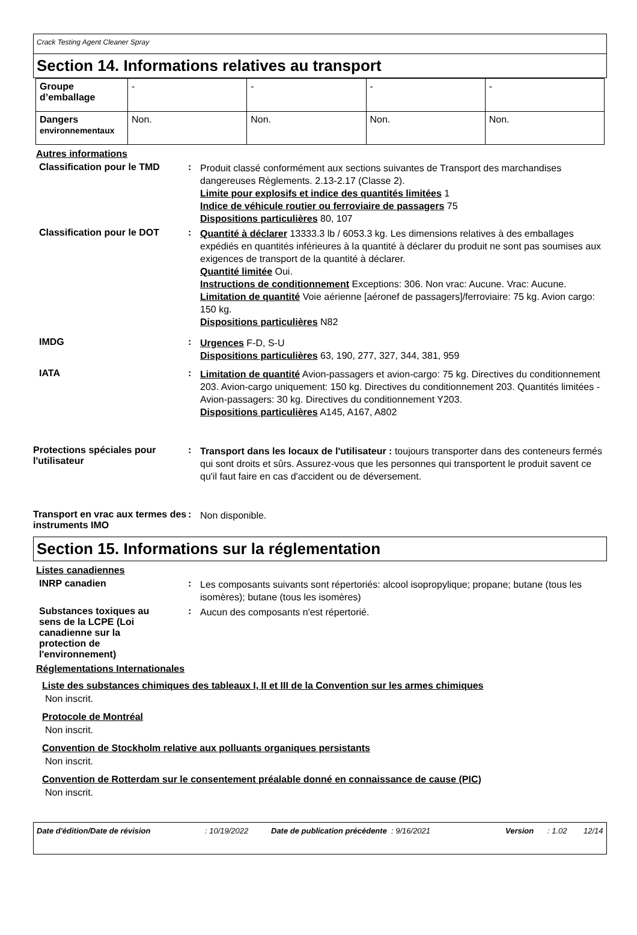Crack Testing Agent Cleaner Spray
Section 14. Informations relatives au transport
| Groupe d’emballage | - | - | - | - |
| Dangers environnementaux | Non. | Non. | Non. | Non. |
Autres informations
Classification pour le TMD
:
Produit classé conformément aux sections suivantes de Transport des marchandises dangereuses Règlements. 2.13-2.17 (Classe 2).
Limite pour explosifs et indice des quantités limitées 1
Indice de véhicule routier ou ferroviaire de passagers 75
Dispositions particulières 80, 107
Classification pour le DOT
:
Quantité à déclarer 13333.3 lb / 6053.3 kg. Les dimensions relatives à des emballages expédiés en quantités inférieures à la quantité à déclarer du produit ne sont pas soumises aux exigences de transport de la quantité à déclarer.
Quantité limitée Oui.
Instructions de conditionnement Exceptions: 306. Non vrac: Aucune. Vrac: Aucune.
Limitation de quantité Voie aérienne [aéronef de passagers]/ferroviaire: 75 kg. Avion cargo: 150 kg.
Dispositions particulières N82
IMDG :
Urgences F-D, S-U
Dispositions particulières 63, 190, 277, 327, 344, 381, 959
IATA :
Limitation de quantité Avion-passagers et avion-cargo: 75 kg. Directives du conditionnement 203. Avion-cargo uniquement: 150 kg. Directives du conditionnement 203. Quantités limitées - Avion-passagers: 30 kg. Directives du conditionnement Y203.
Dispositions particulières A145, A167, A802
Protections spéciales pour l'utilisateur
:
Transport dans les locaux de l'utilisateur : toujours transporter dans des conteneurs fermés qui sont droits et sûrs. Assurez-vous que les personnes qui transportent le produit savent ce qu'il faut faire en cas d'accident ou de déversement.
Transport en vrac aux termes des instruments IMO
:
Non disponible.
Section 15. Informations sur la réglementation
Listes canadiennes
INRP canadien :
Les composants suivants sont répertoriés: alcool isopropylique; propane; butane (tous les isomères); butane (tous les isomères)
Substances toxiques au sens de la LCPE (Loi canadienne sur la protection de l'environnement)
:
Aucun des composants n'est répertorié.
Réglementations Internationales
Liste des substances chimiques des tableaux I, II et III de la Convention sur les armes chimiques
Non inscrit.
Protocole de Montréal
Non inscrit.
Convention de Stockholm relative aux polluants organiques persistants
Non inscrit.
Convention de Rotterdam sur le consentement préalable donné en connaissance de cause (PIC)
Non inscrit.
Date d'édition/Date de révision: 10/19/2022 Date de publication précédente: 9/16/2021 Version: 1.02 12/14